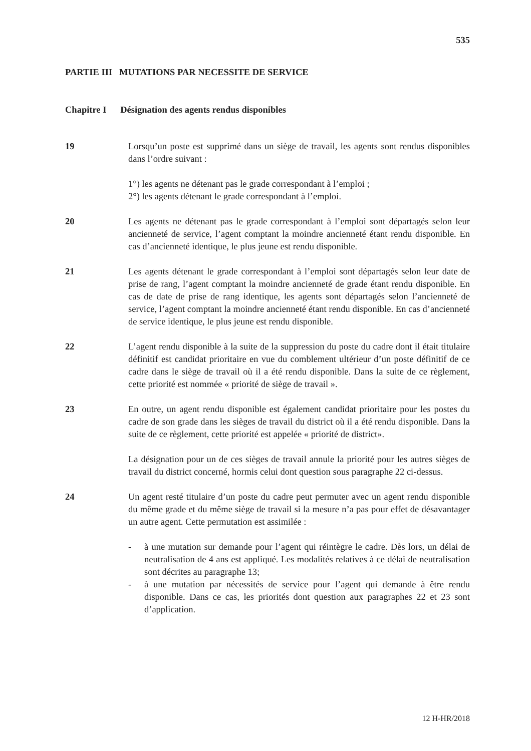535
PARTIE III MUTATIONS PAR NECESSITE DE SERVICE
Chapitre I Désignation des agents rendus disponibles
19 Lorsqu’un poste est supprimé dans un siège de travail, les agents sont rendus disponibles dans l’ordre suivant :
1°) les agents ne détenant pas le grade correspondant à l’emploi ;
2°) les agents détenant le grade correspondant à l’emploi.
20 Les agents ne détenant pas le grade correspondant à l’emploi sont départagés selon leur ancienneté de service, l’agent comptant la moindre ancienneté étant rendu disponible. En cas d’ancienneté identique, le plus jeune est rendu disponible.
21 Les agents détenant le grade correspondant à l’emploi sont départagés selon leur date de prise de rang, l’agent comptant la moindre ancienneté de grade étant rendu disponible. En cas de date de prise de rang identique, les agents sont départagés selon l’ancienneté de service, l’agent comptant la moindre ancienneté étant rendu disponible. En cas d’ancienneté de service identique, le plus jeune est rendu disponible.
22 L’agent rendu disponible à la suite de la suppression du poste du cadre dont il était titulaire définitif est candidat prioritaire en vue du comblement ultérieur d’un poste définitif de ce cadre dans le siège de travail où il a été rendu disponible. Dans la suite de ce règlement, cette priorité est nommée « priorité de siège de travail ».
23 En outre, un agent rendu disponible est également candidat prioritaire pour les postes du cadre de son grade dans les sièges de travail du district où il a été rendu disponible. Dans la suite de ce règlement, cette priorité est appelée « priorité de district».
La désignation pour un de ces sièges de travail annule la priorité pour les autres sièges de travail du district concerné, hormis celui dont question sous paragraphe 22 ci-dessus.
24 Un agent resté titulaire d’un poste du cadre peut permuter avec un agent rendu disponible du même grade et du même siège de travail si la mesure n’a pas pour effet de désavantager un autre agent. Cette permutation est assimilée :
- à une mutation sur demande pour l’agent qui réintègre le cadre. Dès lors, un délai de neutralisation de 4 ans est appliqué. Les modalités relatives à ce délai de neutralisation sont décrites au paragraphe 13;
- à une mutation par nécessités de service pour l’agent qui demande à être rendu disponible. Dans ce cas, les priorités dont question aux paragraphes 22 et 23 sont d’application.
12 H-HR/2018